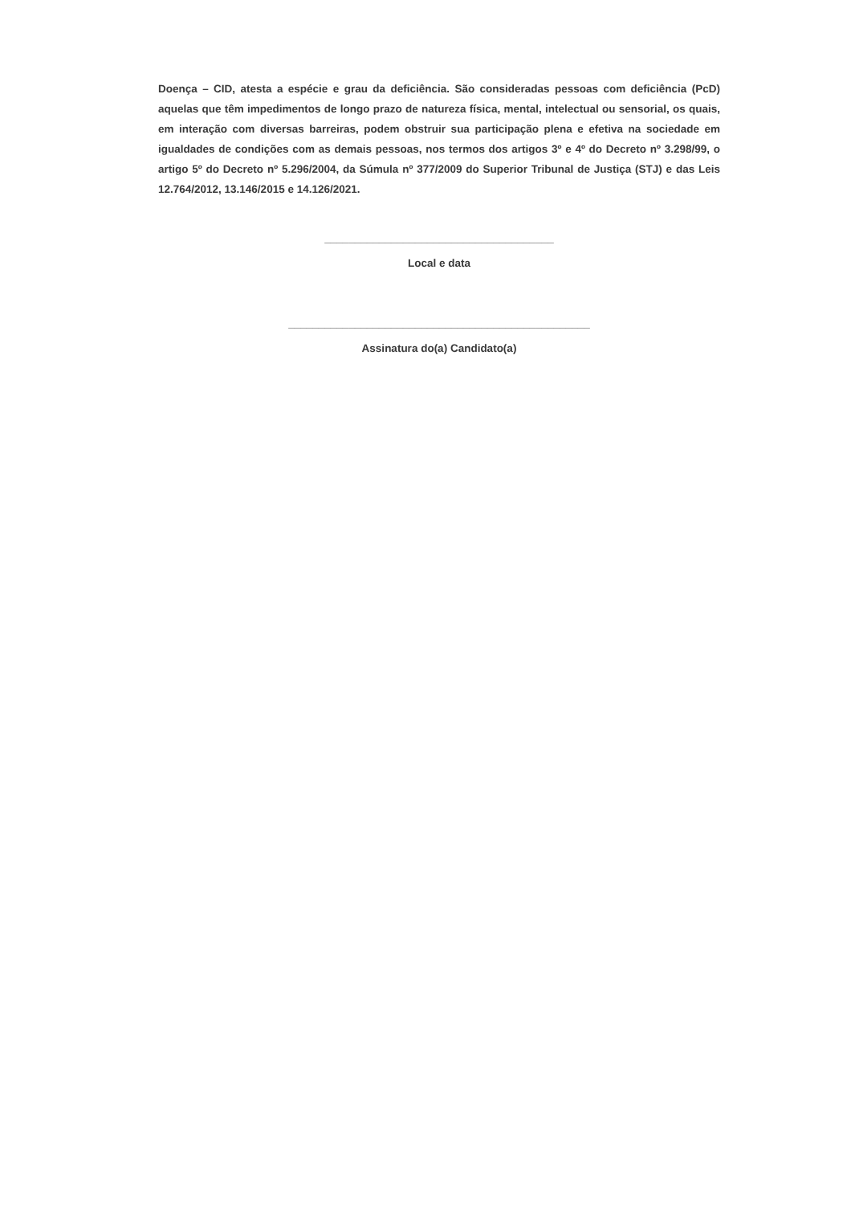Doença – CID, atesta a espécie e grau da deficiência. São consideradas pessoas com deficiência (PcD) aquelas que têm impedimentos de longo prazo de natureza física, mental, intelectual ou sensorial, os quais, em interação com diversas barreiras, podem obstruir sua participação plena e efetiva na sociedade em igualdades de condições com as demais pessoas, nos termos dos artigos 3º e 4º do Decreto nº 3.298/99, o artigo 5º do Decreto nº 5.296/2004, da Súmula nº 377/2009 do Superior Tribunal de Justiça (STJ) e das Leis 12.764/2012, 13.146/2015 e 14.126/2021.
______________________________________
Local e data
__________________________________________________
Assinatura do(a) Candidato(a)